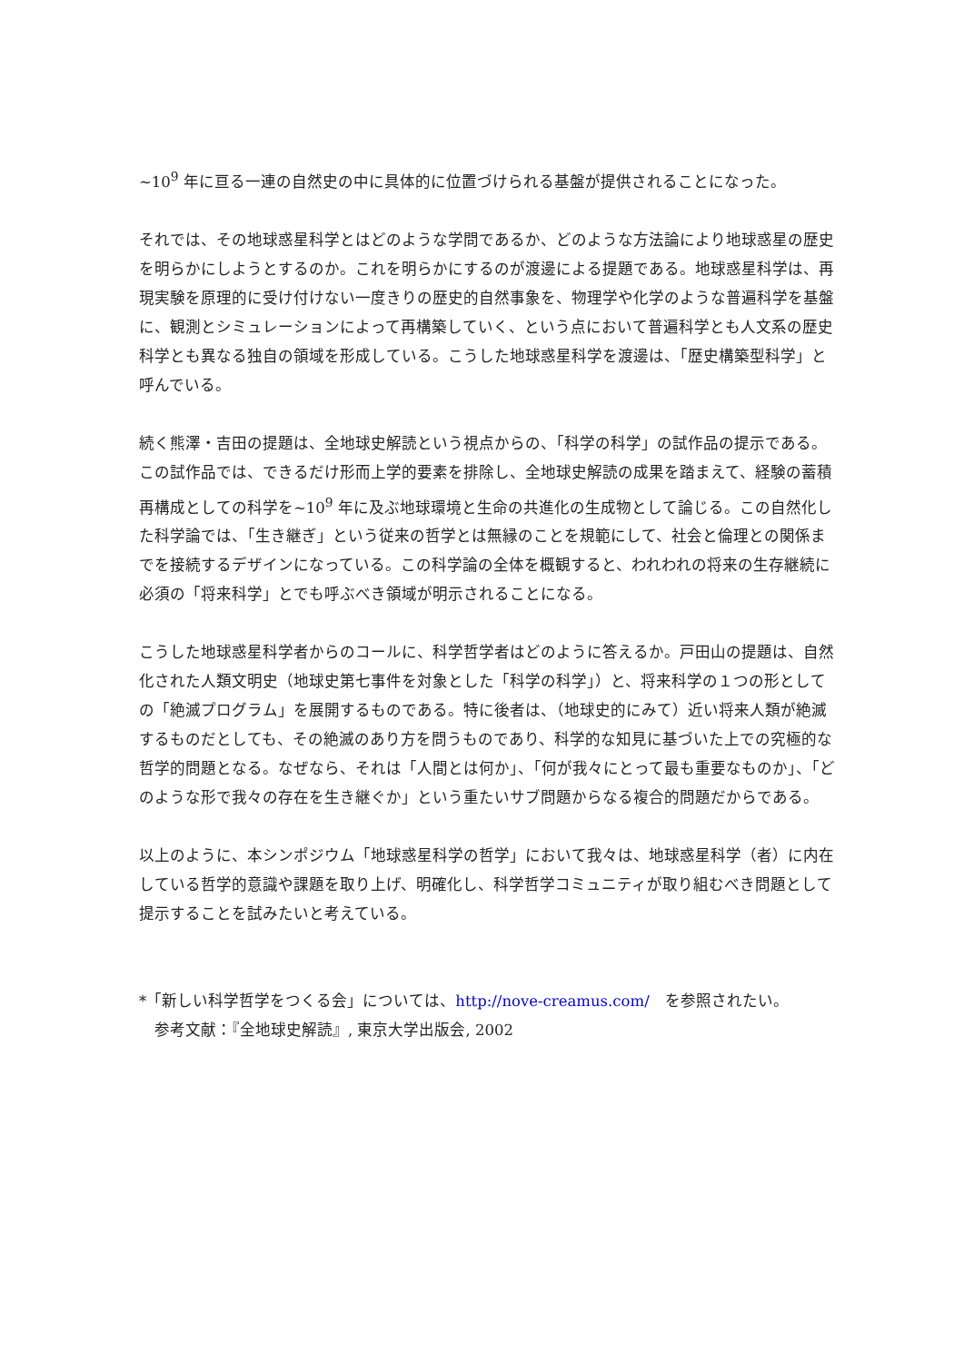~10<sup>9</sup> 年に亘る一連の自然史の中に具体的に位置づけられる基盤が提供されることになった。
それでは、その地球惑星科学とはどのような学問であるか、どのような方法論により地球惑星の歴史を明らかにしようとするのか。これを明らかにするのが渡邊による提題である。地球惑星科学は、再現実験を原理的に受け付けない一度きりの歴史的自然事象を、物理学や化学のような普遍科学を基盤に、観測とシミュレーションによって再構築していく、という点において普遍科学とも人文系の歴史科学とも異なる独自の領域を形成している。こうした地球惑星科学を渡邊は、「歴史構築型科学」と呼んでいる。
続く熊澤・吉田の提題は、全地球史解読という視点からの、「科学の科学」の試作品の提示である。この試作品では、できるだけ形而上学的要素を排除し、全地球史解読の成果を踏まえて、経験の蓄積再構成としての科学を~10<sup>9</sup> 年に及ぶ地球環境と生命の共進化の生成物として論じる。この自然化した科学論では、「生き継ぎ」という従来の哲学とは無縁のことを規範にして、社会と倫理との関係までを接続するデザインになっている。この科学論の全体を概観すると、われわれの将来の生存継続に必須の「将来科学」とでも呼ぶべき領域が明示されることになる。
こうした地球惑星科学者からのコールに、科学哲学者はどのように答えるか。戸田山の提題は、自然化された人類文明史（地球史第七事件を対象とした「科学の科学」）と、将来科学の１つの形としての「絶滅プログラム」を展開するものである。特に後者は、（地球史的にみて）近い将来人類が絶滅するものだとしても、その絶滅のあり方を問うものであり、科学的な知見に基づいた上での究極的な哲学的問題となる。なぜなら、それは「人間とは何か」、「何が我々にとって最も重要なものか」、「どのような形で我々の存在を生き継ぐか」という重たいサブ問題からなる複合的問題だからである。
以上のように、本シンポジウム「地球惑星科学の哲学」において我々は、地球惑星科学（者）に内在している哲学的意識や課題を取り上げ、明確化し、科学哲学コミュニティが取り組むべき問題として提示することを試みたいと考えている。
*「新しい科学哲学をつくる会」については、http://nove-creamus.com/　を参照されたい。
　参考文献：『全地球史解読』, 東京大学出版会, 2002